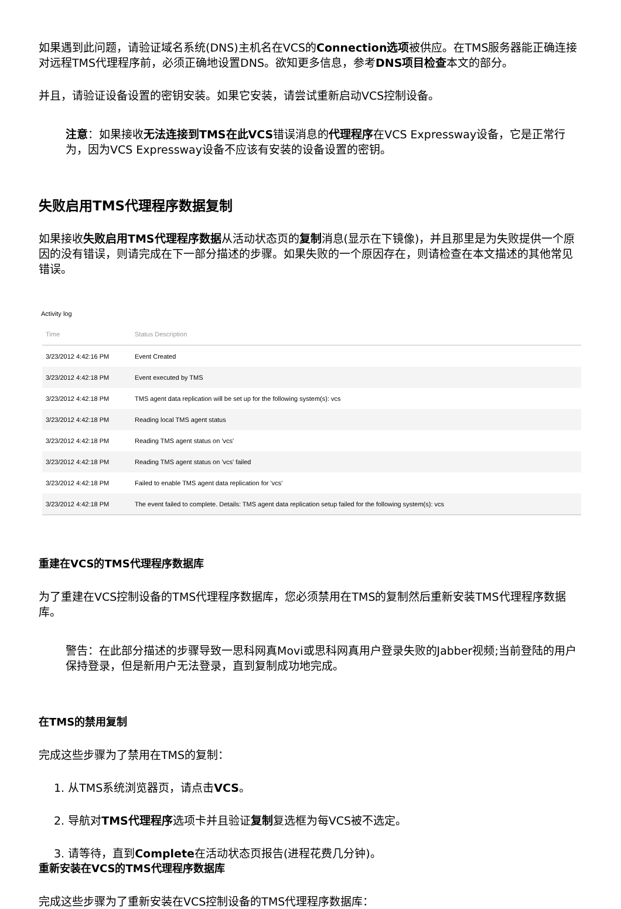如果遇到此问题，请验证域名系统(DNS)主机名在VCS的Connection选项被供应。在TMS服务器能正确连接对远程TMS代理程序前，必须正确地设置DNS。欲知更多信息，参考DNS项目检查本文的部分。
并且，请验证设备设置的密钥安装。如果它安装，请尝试重新启动VCS控制设备。
注意：如果接收无法连接到TMS在此VCS错误消息的代理程序在VCS Expressway设备，它是正常行为，因为VCS Expressway设备不应该有安装的设备设置的密钥。
失败启用TMS代理程序数据复制
如果接收失败启用TMS代理程序数据从活动状态页的复制消息(显示在下镜像)，并且那里是为失败提供一个原因的没有错误，则请完成在下一部分描述的步骤。如果失败的一个原因存在，则请检查在本文描述的其他常见错误。
Activity log
| Time | Status Description |
| --- | --- |
| 3/23/2012 4:42:16 PM | Event Created |
| 3/23/2012 4:42:18 PM | Event executed by TMS |
| 3/23/2012 4:42:18 PM | TMS agent data replication will be set up for the following system(s): vcs |
| 3/23/2012 4:42:18 PM | Reading local TMS agent status |
| 3/23/2012 4:42:18 PM | Reading TMS agent status on 'vcs' |
| 3/23/2012 4:42:18 PM | Reading TMS agent status on 'vcs' failed |
| 3/23/2012 4:42:18 PM | Failed to enable TMS agent data replication for 'vcs' |
| 3/23/2012 4:42:18 PM | The event failed to complete. Details: TMS agent data replication setup failed for the following system(s): vcs |
重建在VCS的TMS代理程序数据库
为了重建在VCS控制设备的TMS代理程序数据库，您必须禁用在TMS的复制然后重新安装TMS代理程序数据库。
警告：在此部分描述的步骤导致一思科网真Movi或思科网真用户登录失败的Jabber视频;当前登陆的用户保持登录，但是新用户无法登录，直到复制成功地完成。
在TMS的禁用复制
完成这些步骤为了禁用在TMS的复制：
1. 从TMS系统浏览器页，请点击VCS。
2. 导航对TMS代理程序选项卡并且验证复制复选框为每VCS被不选定。
3. 请等待，直到Complete在活动状态页报告(进程花费几分钟)。
重新安装在VCS的TMS代理程序数据库
完成这些步骤为了重新安装在VCS控制设备的TMS代理程序数据库：